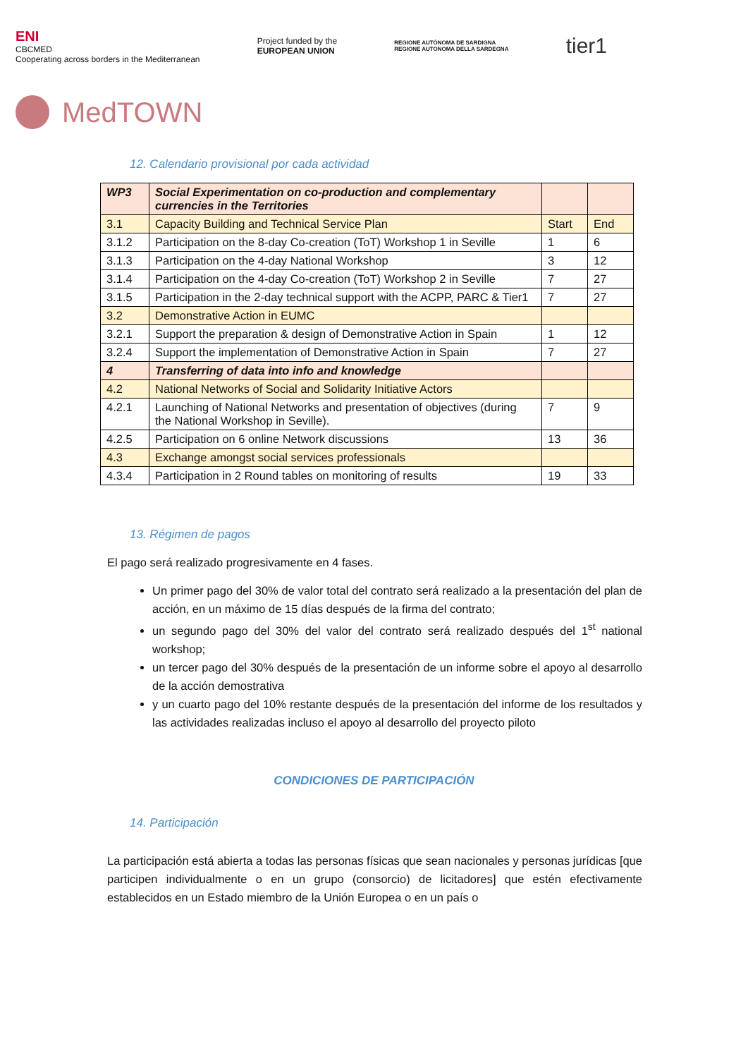ENI
CBCMED
Cooperating across borders in the Mediterranean
Project funded by the
EUROPEAN UNION
REGIONE AUTÒNOMA DE SARDIGNA
REGIONE AUTONOMA DELLA SARDEGNA
tier1
MedTOWN
12. Calendario provisional por cada actividad
| WP3 | Social Experimentation on co-production and complementary currencies in the Territories | | |
| 3.1 | Capacity Building and Technical Service Plan | Start | End |
| 3.1.2 | Participation on the 8-day Co-creation (ToT) Workshop 1 in Seville | 1 | 6 |
| 3.1.3 | Participation on the 4-day National Workshop | 3 | 12 |
| 3.1.4 | Participation on the 4-day Co-creation (ToT) Workshop 2 in Seville | 7 | 27 |
| 3.1.5 | Participation in the 2-day technical support with the ACPP, PARC & Tier1 | 7 | 27 |
| 3.2 | Demonstrative Action in EUMC | | |
| 3.2.1 | Support the preparation & design of Demonstrative Action in Spain | 1 | 12 |
| 3.2.4 | Support the implementation of Demonstrative Action in Spain | 7 | 27 |
| 4 | Transferring of data into info and knowledge | | |
| 4.2 | National Networks of Social and Solidarity Initiative Actors | | |
| 4.2.1 | Launching of National Networks and presentation of objectives (during the National Workshop in Seville). | 7 | 9 |
| 4.2.5 | Participation on 6 online Network discussions | 13 | 36 |
| 4.3 | Exchange amongst social services professionals | | |
| 4.3.4 | Participation in 2 Round tables on monitoring of results | 19 | 33 |
13. Régimen de pagos
El pago será realizado progresivamente en 4 fases.
Un primer pago del 30% de valor total del contrato será realizado a la presentación del plan de acción, en un máximo de 15 días después de la firma del contrato;
un segundo pago del 30% del valor del contrato será realizado después del 1<sup>st</sup> national workshop;
un tercer pago del 30% después de la presentación de un informe sobre el apoyo al desarrollo de la acción demostrativa
y un cuarto pago del 10% restante después de la presentación del informe de los resultados y las actividades realizadas incluso el apoyo al desarrollo del proyecto piloto
CONDICIONES DE PARTICIPACIÓN
14. Participación
La participación está abierta a todas las personas físicas que sean nacionales y personas jurídicas [que participen individualmente o en un grupo (consorcio) de licitadores] que estén efectivamente establecidos en un Estado miembro de la Unión Europea o en un país o